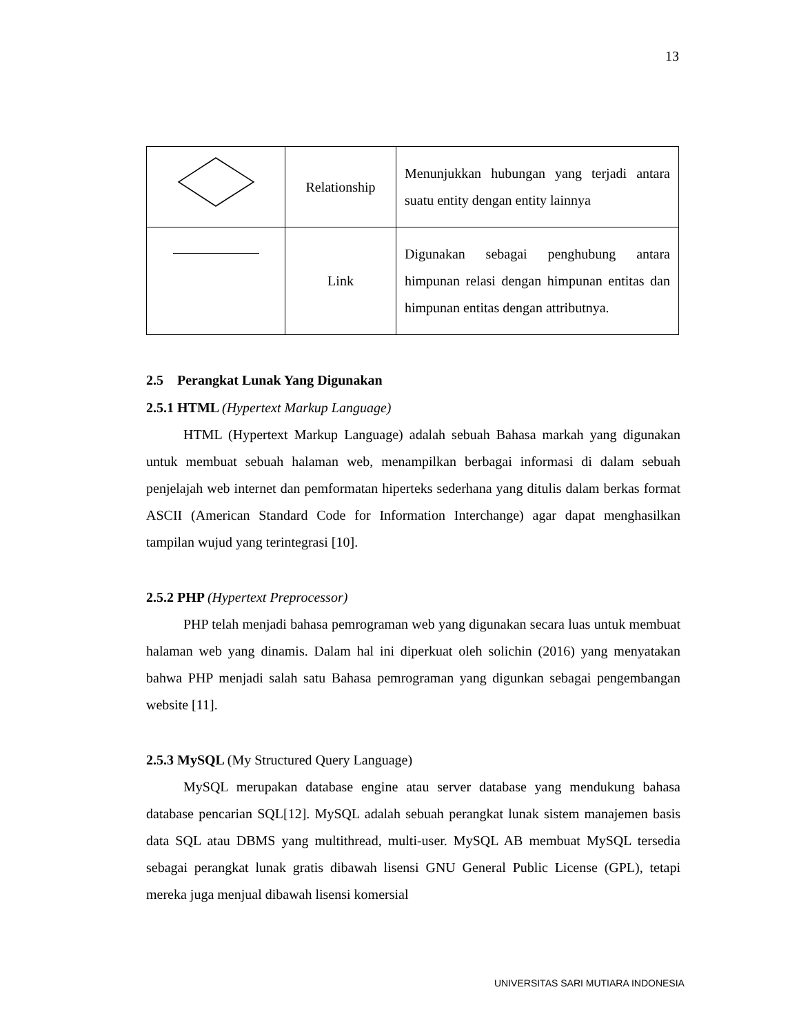13
| | Relationship | Menunjukkan hubungan yang terjadi antara suatu entity dengan entity lainnya |
| | Link | Digunakan sebagai penghubung antara himpunan relasi dengan himpunan entitas dan himpunan entitas dengan attributnya. |
2.5 Perangkat Lunak Yang Digunakan
2.5.1 HTML (Hypertext Markup Language)
HTML (Hypertext Markup Language) adalah sebuah Bahasa markah yang digunakan untuk membuat sebuah halaman web, menampilkan berbagai informasi di dalam sebuah penjelajah web internet dan pemformatan hiperteks sederhana yang ditulis dalam berkas format ASCII (American Standard Code for Information Interchange) agar dapat menghasilkan tampilan wujud yang terintegrasi [10].
2.5.2 PHP (Hypertext Preprocessor)
PHP telah menjadi bahasa pemrograman web yang digunakan secara luas untuk membuat halaman web yang dinamis. Dalam hal ini diperkuat oleh solichin (2016) yang menyatakan bahwa PHP menjadi salah satu Bahasa pemrograman yang digunkan sebagai pengembangan website [11].
2.5.3 MySQL (My Structured Query Language)
MySQL merupakan database engine atau server database yang mendukung bahasa database pencarian SQL[12]. MySQL adalah sebuah perangkat lunak sistem manajemen basis data SQL atau DBMS yang multithread, multi-user. MySQL AB membuat MySQL tersedia sebagai perangkat lunak gratis dibawah lisensi GNU General Public License (GPL), tetapi mereka juga menjual dibawah lisensi komersial
UNIVERSITAS SARI MUTIARA INDONESIA